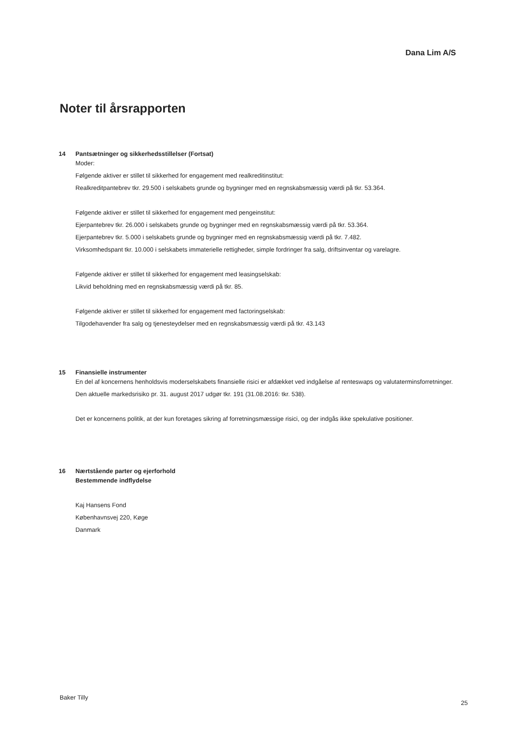Dana Lim A/S
Noter til årsrapporten
14 Pantsætninger og sikkerhedsstillelser (Fortsat)
Moder:
Følgende aktiver er stillet til sikkerhed for engagement med realkreditinstitut:
Realkreditpantebrev tkr. 29.500 i selskabets grunde og bygninger med en regnskabsmæssig værdi på tkr. 53.364.
Følgende aktiver er stillet til sikkerhed for engagement med pengeinstitut:
Ejerpantebrev tkr. 26.000 i selskabets grunde og bygninger med en regnskabsmæssig værdi på tkr. 53.364.
Ejerpantebrev tkr. 5.000 i selskabets grunde og bygninger med en regnskabsmæssig værdi på tkr. 7.482.
Virksomhedspant tkr. 10.000 i selskabets immaterielle rettigheder, simple fordringer fra salg, driftsinventar og varelagre.
Følgende aktiver er stillet til sikkerhed for engagement med leasingselskab:
Likvid beholdning med en regnskabsmæssig værdi på tkr. 85.
Følgende aktiver er stillet til sikkerhed for engagement med factoringselskab:
Tilgodehavender fra salg og tjenesteydelser med en regnskabsmæssig værdi på tkr. 43.143
15 Finansielle instrumenter
En del af koncernens henholdsvis moderselskabets finansielle risici er afdækket ved indgåelse af renteswaps og valutaterminsforretninger. Den aktuelle markedsrisiko pr. 31. august 2017 udgør tkr. 191 (31.08.2016: tkr. 538).
Det er koncernens politik, at der kun foretages sikring af forretningsmæssige risici, og der indgås ikke spekulative positioner.
16 Nærtstående parter og ejerforhold
Bestemmende indflydelse
Kaj Hansens Fond
Københavnsvej 220, Køge
Danmark
Baker Tilly
25